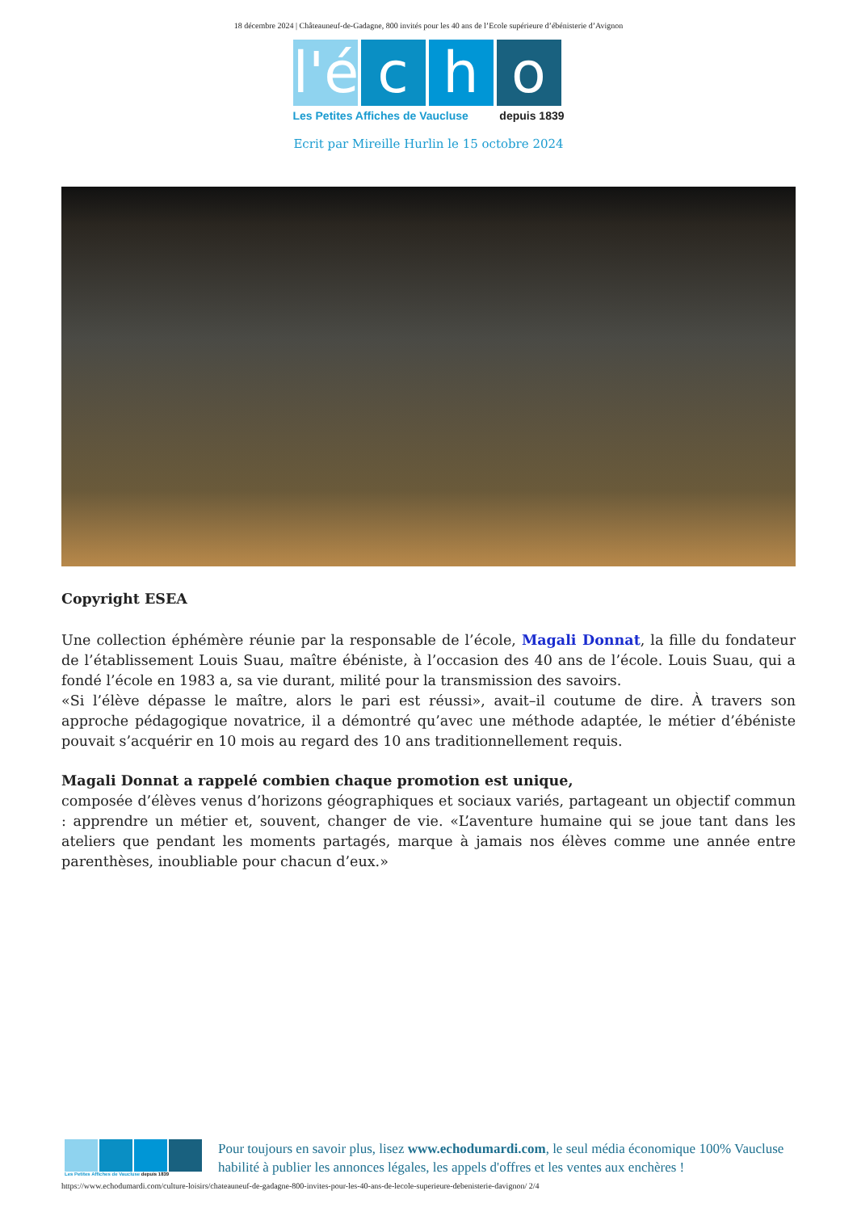18 décembre 2024 | Châteauneuf-de-Gadagne, 800 invités pour les 40 ans de l’Ecole supérieure d’ébénisterie d’Avignon
l'é
c
h
o
Les Petites Affiches de Vaucluse depuis 1839
Ecrit par Mireille Hurlin le 15 octobre 2024
Copyright ESEA
Une collection éphémère réunie par la responsable de l’école, Magali Donnat, la fille du fondateur de l’établissement Louis Suau, maître ébéniste, à l’occasion des 40 ans de l’école. Louis Suau, qui a fondé l’école en 1983 a, sa vie durant, milité pour la transmission des savoirs.
«Si l’élève dépasse le maître, alors le pari est réussi», avait–il coutume de dire. À travers son approche pédagogique novatrice, il a démontré qu’avec une méthode adaptée, le métier d’ébéniste pouvait s’acquérir en 10 mois au regard des 10 ans traditionnellement requis.
Magali Donnat a rappelé combien chaque promotion est unique,
composée d’élèves venus d’horizons géographiques et sociaux variés, partageant un objectif commun : apprendre un métier et, souvent, changer de vie. «L’aventure humaine qui se joue tant dans les ateliers que pendant les moments partagés, marque à jamais nos élèves comme une année entre parenthèses, inoubliable pour chacun d’eux.»
Les Petites Affiches de Vaucluse depuis 1839
Pour toujours en savoir plus, lisez www.echodumardi.com, le seul média économique 100% Vaucluse habilité à publier les annonces légales, les appels d'offres et les ventes aux enchères !
https://www.echodumardi.com/culture-loisirs/chateauneuf-de-gadagne-800-invites-pour-les-40-ans-de-lecole-superieure-debenisterie-davignon/ 2/4